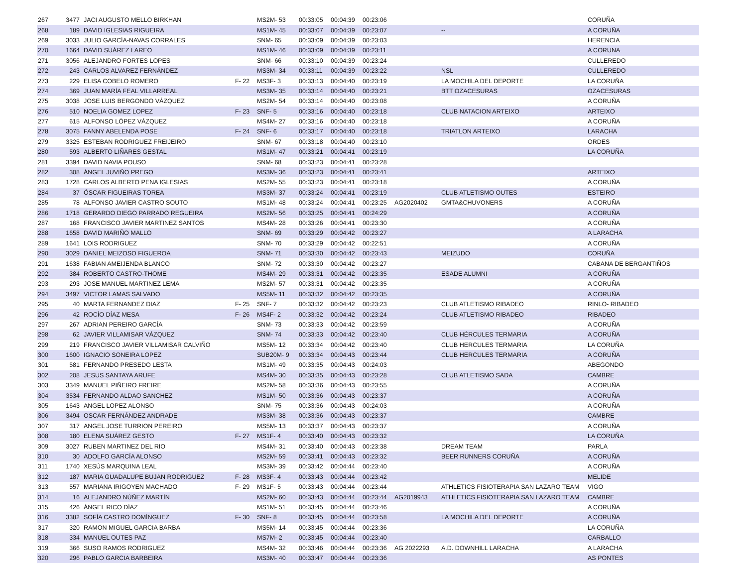| 267 | 3477 | JACI AUGUSTO MELLO BIRKHAN | | MS2M- 53 | 00:33:05 | 00:04:39 | 00:23:06 | | | CORUÑA |
| 268 | 189 | DAVID IGLESIAS RIGUEIRA | | MS1M- 45 | 00:33:07 | 00:04:39 | 00:23:07 | | -- | A CORUÑA |
| 269 | 3033 | JULIO GARCÍA-NAVAS CORRALES | | SNM- 65 | 00:33:09 | 00:04:39 | 00:23:03 | | | HERENCIA |
| 270 | 1664 | DAVID SUÁREZ LAREO | | MS1M- 46 | 00:33:09 | 00:04:39 | 00:23:11 | | | A CORUNA |
| 271 | 3056 | ALEJANDRO FORTES LOPES | | SNM- 66 | 00:33:10 | 00:04:39 | 00:23:24 | | | CULLEREDO |
| 272 | 243 | CARLOS ALVAREZ FERNÁNDEZ | | MS3M- 34 | 00:33:11 | 00:04:39 | 00:23:22 | | NSL | CULLEREDO |
| 273 | 229 | ELISA COBELO ROMERO | F- 22 | MS3F- 3 | 00:33:13 | 00:04:40 | 00:23:19 | | LA MOCHILA DEL DEPORTE | LA CORUÑA |
| 274 | 369 | JUAN MARÍA FEAL VILLARREAL | | MS3M- 35 | 00:33:14 | 00:04:40 | 00:23:21 | | BTT OZACESURAS | OZACESURAS |
| 275 | 3038 | JOSE LUIS BERGONDO VÁZQUEZ | | MS2M- 54 | 00:33:14 | 00:04:40 | 00:23:08 | | | A CORUÑA |
| 276 | 510 | NOELIA GOMEZ LOPEZ | F- 23 | SNF- 5 | 00:33:16 | 00:04:40 | 00:23:18 | | CLUB NATACION ARTEIXO | ARTEIXO |
| 277 | 615 | ALFONSO LÓPEZ VÁZQUEZ | | MS4M- 27 | 00:33:16 | 00:04:40 | 00:23:18 | | | A CORUÑA |
| 278 | 3075 | FANNY ABELENDA POSE | F- 24 | SNF- 6 | 00:33:17 | 00:04:40 | 00:23:18 | | TRIATLON ARTEIXO | LARACHA |
| 279 | 3325 | ESTEBAN RODRIGUEZ FREIJEIRO | | SNM- 67 | 00:33:18 | 00:04:40 | 00:23:10 | | | ORDES |
| 280 | 593 | ALBERTO LIÑARES GESTAL | | MS1M- 47 | 00:33:21 | 00:04:41 | 00:23:19 | | | LA CORUÑA |
| 281 | 3394 | DAVID NAVIA POUSO | | SNM- 68 | 00:33:23 | 00:04:41 | 00:23:28 | | | |
| 282 | 308 | ÁNGEL JUVIÑO PREGO | | MS3M- 36 | 00:33:23 | 00:04:41 | 00:23:41 | | | ARTEIXO |
| 283 | 1728 | CARLOS ALBERTO PENA IGLESIAS | | MS2M- 55 | 00:33:23 | 00:04:41 | 00:23:18 | | | A CORUÑA |
| 284 | 37 | ÓSCAR FIGUEIRAS TOREA | | MS3M- 37 | 00:33:24 | 00:04:41 | 00:23:19 | | CLUB ATLETISMO OUTES | ESTEIRO |
| 285 | 78 | ALFONSO JAVIER CASTRO SOUTO | | MS1M- 48 | 00:33:24 | 00:04:41 | 00:23:25 | AG2020402 | GMTA&CHUVONERS | A CORUÑA |
| 286 | 1718 | GERARDO DIEGO PARRADO REGUEIRA | | MS2M- 56 | 00:33:25 | 00:04:41 | 00:24:29 | | | A CORUÑA |
| 287 | 168 | FRANCISCO JAVIER MARTINEZ SANTOS | | MS4M- 28 | 00:33:26 | 00:04:41 | 00:23:30 | | | A CORUÑA |
| 288 | 1658 | DAVID MARIÑO MALLO | | SNM- 69 | 00:33:29 | 00:04:42 | 00:23:27 | | | A LARACHA |
| 289 | 1641 | LOIS RODRIGUEZ | | SNM- 70 | 00:33:29 | 00:04:42 | 00:22:51 | | | A CORUÑA |
| 290 | 3029 | DANIEL MEIZOSO FIGUEROA | | SNM- 71 | 00:33:30 | 00:04:42 | 00:23:43 | | MEIZUDO | CORUÑA |
| 291 | 1638 | FABIAN AMEIJENDA BLANCO | | SNM- 72 | 00:33:30 | 00:04:42 | 00:23:27 | | | CABANA DE BERGANTIÑOS |
| 292 | 384 | ROBERTO CASTRO-THOME | | MS4M- 29 | 00:33:31 | 00:04:42 | 00:23:35 | | ESADE ALUMNI | A CORUÑA |
| 293 | 293 | JOSE MANUEL MARTINEZ LEMA | | MS2M- 57 | 00:33:31 | 00:04:42 | 00:23:35 | | | A CORUÑA |
| 294 | 3497 | VICTOR LAMAS SALVADO | | MS5M- 11 | 00:33:32 | 00:04:42 | 00:23:35 | | | A CORUÑA |
| 295 | 40 | MARTA FERNANDEZ DIAZ | F- 25 | SNF- 7 | 00:33:32 | 00:04:42 | 00:23:23 | | CLUB ATLETISMO RIBADEO | RINLO- RIBADEO |
| 296 | 42 | ROCÍO DÍAZ MESA | F- 26 | MS4F- 2 | 00:33:32 | 00:04:42 | 00:23:24 | | CLUB ATLETISMO RIBADEO | RIBADEO |
| 297 | 267 | ADRIAN PEREIRO GARCÍA | | SNM- 73 | 00:33:33 | 00:04:42 | 00:23:59 | | | A CORUÑA |
| 298 | 62 | JAVIER VILLAMISAR VÁZQUEZ | | SNM- 74 | 00:33:33 | 00:04:42 | 00:23:40 | | CLUB HÉRCULES TERMARIA | A CORUÑA |
| 299 | 219 | FRANCISCO JAVIER VILLAMISAR CALVIÑO | | MS5M- 12 | 00:33:34 | 00:04:42 | 00:23:40 | | CLUB HERCULES TERMARIA | LA CORUÑA |
| 300 | 1600 | IGNACIO SONEIRA LOPEZ | | SUB20M- 9 | 00:33:34 | 00:04:43 | 00:23:44 | | CLUB HERCULES TERMARIA | A CORUÑA |
| 301 | 581 | FERNANDO PRESEDO LESTA | | MS1M- 49 | 00:33:35 | 00:04:43 | 00:24:03 | | | ABEGONDO |
| 302 | 208 | JESUS SANTAYA ARUFE | | MS4M- 30 | 00:33:35 | 00:04:43 | 00:23:28 | | CLUB ATLETISMO SADA | CAMBRE |
| 303 | 3349 | MANUEL PIÑEIRO FREIRE | | MS2M- 58 | 00:33:36 | 00:04:43 | 00:23:55 | | | A CORUÑA |
| 304 | 3534 | FERNANDO ALDAO SANCHEZ | | MS1M- 50 | 00:33:36 | 00:04:43 | 00:23:37 | | | A CORUÑA |
| 305 | 1643 | ANGEL LOPEZ ALONSO | | SNM- 75 | 00:33:36 | 00:04:43 | 00:24:03 | | | A CORUÑA |
| 306 | 3494 | OSCAR FERNÁNDEZ ANDRADE | | MS3M- 38 | 00:33:36 | 00:04:43 | 00:23:37 | | | CAMBRE |
| 307 | 317 | ANGEL JOSE TURRION PEREIRO | | MS5M- 13 | 00:33:37 | 00:04:43 | 00:23:37 | | | A CORUÑA |
| 308 | 180 | ELENA SUÁREZ GESTO | F- 27 | MS1F- 4 | 00:33:40 | 00:04:43 | 00:23:32 | | | LA CORUÑA |
| 309 | 3027 | RUBEN MARTINEZ DEL RIO | | MS4M- 31 | 00:33:40 | 00:04:43 | 00:23:38 | | DREAM TEAM | PARLA |
| 310 | 30 | ADOLFO GARCÍA ALONSO | | MS2M- 59 | 00:33:41 | 00:04:43 | 00:23:32 | | BEER RUNNERS CORUÑA | A CORUÑA |
| 311 | 1740 | XESÚS MARQUINA LEAL | | MS3M- 39 | 00:33:42 | 00:04:44 | 00:23:40 | | | A CORUÑA |
| 312 | 187 | MARIA GUADALUPE BUJAN RODRIGUEZ | F- 28 | MS3F- 4 | 00:33:43 | 00:04:44 | 00:23:42 | | | MELIDE |
| 313 | 557 | MARIANA IRIGOYEN MACHADO | F- 29 | MS1F- 5 | 00:33:43 | 00:04:44 | 00:23:44 | | ATHLETICS FISIOTERAPIA SAN LAZARO TEAM | VIGO |
| 314 | 16 | ALEJANDRO NÚÑEZ MARTÍN | | MS2M- 60 | 00:33:43 | 00:04:44 | 00:23:44 | AG2019943 | ATHLETICS FISIOTERAPIA SAN LAZARO TEAM | CAMBRE |
| 315 | 426 | ÁNGEL RICO DÍAZ | | MS1M- 51 | 00:33:45 | 00:04:44 | 00:23:46 | | | A CORUÑA |
| 316 | 3382 | SOFÍA CASTRO DOMÍNGUEZ | F- 30 | SNF- 8 | 00:33:45 | 00:04:44 | 00:23:58 | | LA MOCHILA DEL DEPORTE | A CORUÑA |
| 317 | 320 | RAMON MIGUEL GARCIA BARBA | | MS5M- 14 | 00:33:45 | 00:04:44 | 00:23:36 | | | LA CORUÑA |
| 318 | 334 | MANUEL OUTES PAZ | | MS7M- 2 | 00:33:45 | 00:04:44 | 00:23:40 | | | CARBALLO |
| 319 | 366 | SUSO RAMOS RODRIGUEZ | | MS4M- 32 | 00:33:46 | 00:04:44 | 00:23:36 | AG 2022293 | A.D. DOWNHILL LARACHA | A LARACHA |
| 320 | 296 | PABLO GARCIA BARBEIRA | | MS3M- 40 | 00:33:47 | 00:04:44 | 00:23:36 | | | AS PONTES |